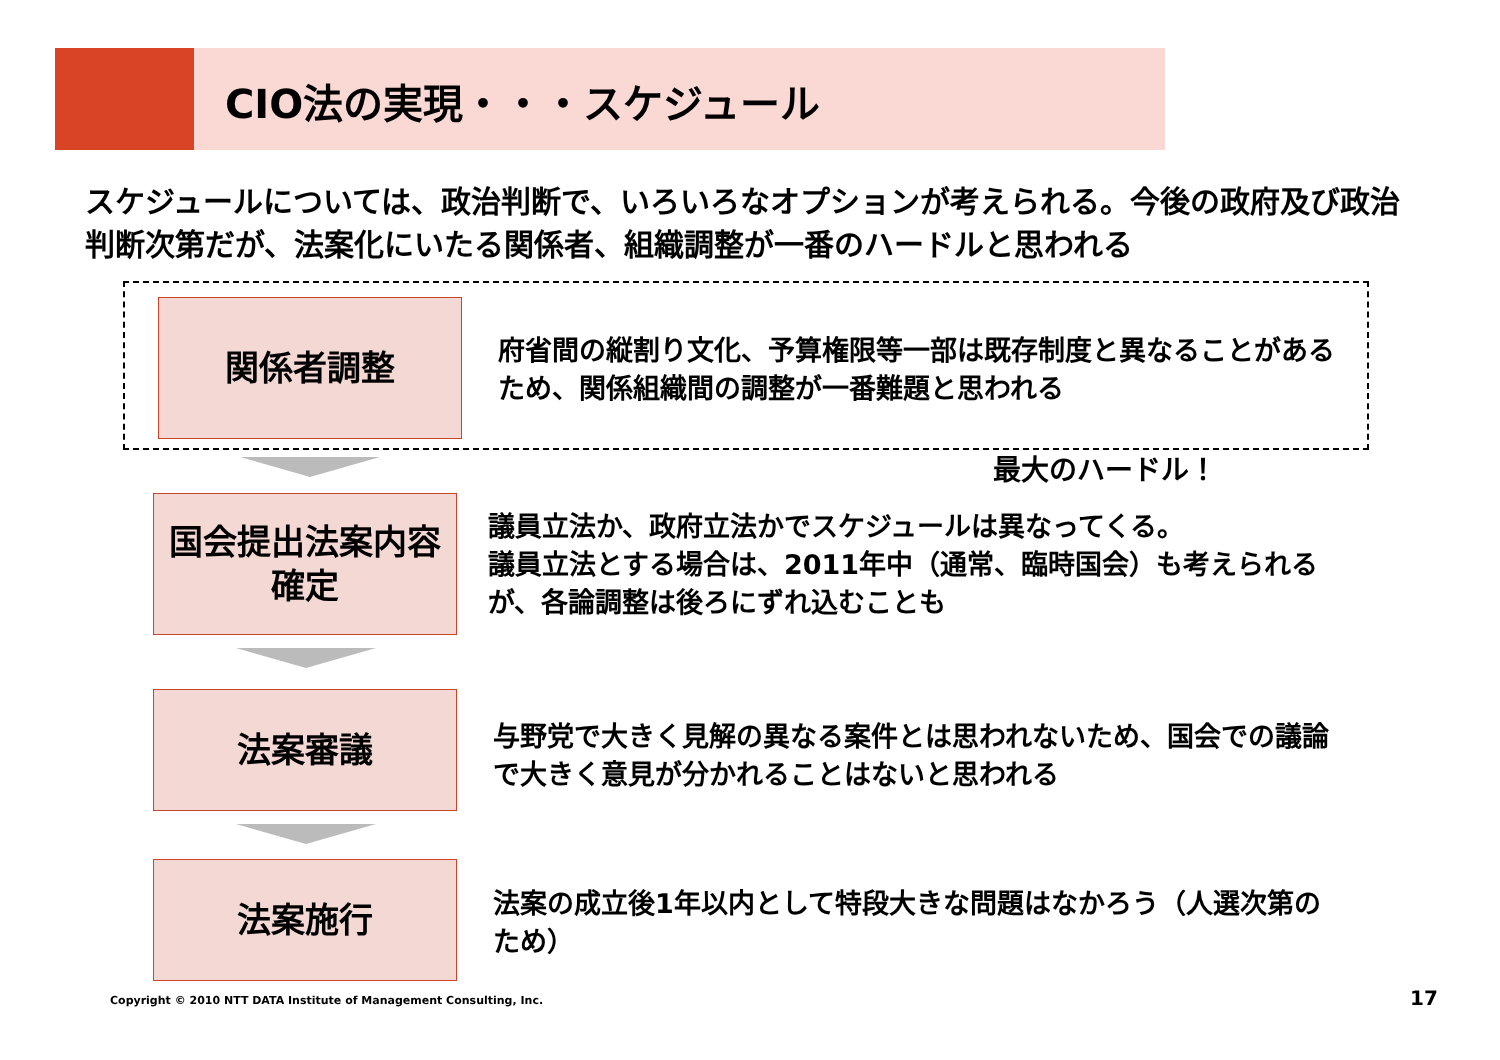CIO法の実現・・・スケジュール
スケジュールについては、政治判断で、いろいろなオプションが考えられる。今後の政府及び政治判断次第だが、法案化にいたる関係者、組織調整が一番のハードルと思われる
関係者調整
府省間の縦割り文化、予算権限等一部は既存制度と異なることがあるため、関係組織間の調整が一番難題と思われる
最大のハードル！
国会提出法案内容
確定
議員立法か、政府立法かでスケジュールは異なってくる。
議員立法とする場合は、2011年中（通常、臨時国会）も考えられるが、各論調整は後ろにずれ込むことも
法案審議
与野党で大きく見解の異なる案件とは思われないため、国会での議論で大きく意見が分かれることはないと思われる
法案施行
法案の成立後1年以内として特段大きな問題はなかろう（人選次第のため）
Copyright © 2010 NTT DATA Institute of Management Consulting, Inc.
17